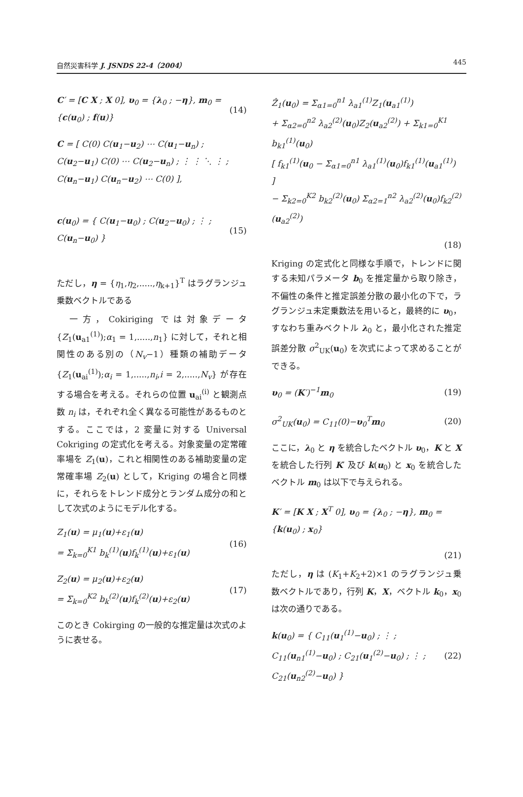自然災害科学 J. JSNDS 22-4（2004） 445
C′ = [C X ; X 0], υ<sub>0</sub> = {λ<sub>0</sub> ; −η}, m<sub>0</sub> = {c(u<sub>0</sub>) ; f(u)} (14)
C = [ C(0) C(u<sub>1</sub>−u<sub>2</sub>) ⋯ C(u<sub>1</sub>−u<sub>n</sub>) ; C(u<sub>2</sub>−u<sub>1</sub>) C(0) ⋯ C(u<sub>2</sub>−u<sub>n</sub>) ; ⋮ ⋮ ⋱ ⋮ ; C(u<sub>n</sub>−u<sub>1</sub>) C(u<sub>n</sub>−u<sub>2</sub>) ⋯ C(0) ],
c(u<sub>0</sub>) = { C(u<sub>1</sub>−u<sub>0</sub>) ; C(u<sub>2</sub>−u<sub>0</sub>) ; ⋮ ; C(u<sub>n</sub>−u<sub>0</sub>) } (15)
ただし，η = {η<sub>1</sub>,η<sub>2</sub>,.....,η<sub>k+1</sub>}<sup>T</sup> はラグランジュ乗数ベクトルである
　一方，Cokiriging では対象データ {Z<sub>1</sub>(u<sub>a1</sub><sup>(1)</sup>);α<sub>1</sub> = 1,.....,n<sub>1</sub>} に対して，それと相関性のある別の（N<sub>v</sub>−1）種類の補助データ {Z<sub>1</sub>(u<sub>ai</sub><sup>(1)</sup>);α<sub>i</sub> = 1,.....,n<sub>i</sub>,i = 2,.....,N<sub>v</sub>} が存在する場合を考える。それらの位置 u<sub>ai</sub><sup>(i)</sup> と観測点数 n<sub>i</sub> は，それぞれ全く異なる可能性があるものとする。ここでは，2 変量に対する Universal Cokriging の定式化を考える。対象変量の定常確率場を Z<sub>1</sub>(u)，これと相関性のある補助変量の定常確率場 Z<sub>2</sub>(u) として，Kriging の場合と同様に，それらをトレンド成分とランダム成分の和として次式のようにモデル化する。
Z<sub>1</sub>(u) = μ<sub>1</sub>(u)+ε<sub>1</sub>(u)
= Σ<sub>k=0</sub><sup>K1</sup> b<sub>k</sub><sup>(1)</sup>(u)f<sub>k</sub><sup>(1)</sup>(u)+ε<sub>1</sub>(u) (16)
Z<sub>2</sub>(u) = μ<sub>2</sub>(u)+ε<sub>2</sub>(u)
= Σ<sub>k=0</sub><sup>K2</sup> b<sub>k</sub><sup>(2)</sup>(u)f<sub>k</sub><sup>(2)</sup>(u)+ε<sub>2</sub>(u) (17)
このとき Cokirging の一般的な推定量は次式のように表せる。
Ẑ<sub>1</sub>(u<sub>0</sub>) = Σ<sub>α1=0</sub><sup>n1</sup> λ<sub>a1</sub><sup>(1)</sup>Z<sub>1</sub>(u<sub>a1</sub><sup>(1)</sup>)
+ Σ<sub>α2=0</sub><sup>n2</sup> λ<sub>a2</sub><sup>(2)</sup>(u<sub>0</sub>)Z<sub>2</sub>(u<sub>a2</sub><sup>(2)</sup>) + Σ<sub>k1=0</sub><sup>K1</sup> b<sub>k1</sub><sup>(1)</sup>(u<sub>0</sub>)
[ f<sub>k1</sub><sup>(1)</sup>(u<sub>0</sub> − Σ<sub>α1=0</sub><sup>n1</sup> λ<sub>a1</sub><sup>(1)</sup>(u<sub>0</sub>)f<sub>k1</sub><sup>(1)</sup>(u<sub>a1</sub><sup>(1)</sup>) ]
− Σ<sub>k2=0</sub><sup>K2</sup> b<sub>k2</sub><sup>(2)</sup>(u<sub>0</sub>) Σ<sub>α2=1</sub><sup>n2</sup> λ<sub>a2</sub><sup>(2)</sup>(u<sub>0</sub>)f<sub>k2</sub><sup>(2)</sup>(u<sub>a2</sub><sup>(2)</sup>)
(18)
Kriging の定式化と同様な手順で，トレンドに関する未知パラメータ b<sub>0</sub> を推定量から取り除き，不偏性の条件と推定誤差分散の最小化の下で，ラグランジュ未定乗数法を用いると，最終的に υ<sub>0</sub>，すなわち重みベクトル λ<sub>0</sub> と，最小化された推定誤差分散 σ<sup>2</sup><sub>UK</sub>(u<sub>0</sub>) を次式によって求めることができる。
υ<sub>0</sub> = (K′)<sup>−1</sup>m<sub>0</sub> (19)
σ<sup>2</sup><sub>UK</sub>(u<sub>0</sub>) = C<sub>11</sub>(0)−υ<sub>0</sub><sup>T</sup>m<sub>0</sub> (20)
ここに，λ<sub>0</sub> と η を統合したベクトル υ<sub>0</sub>，K と X を統合した行列 K′ 及び k(u<sub>0</sub>) と x<sub>0</sub> を統合したベクトル m<sub>0</sub> は以下で与えられる。
K′ = [K X ; X<sup>T</sup> 0], υ<sub>0</sub> = {λ<sub>0</sub> ; −η}, m<sub>0</sub> = {k(u<sub>0</sub>) ; x<sub>0</sub>}
(21)
ただし，η は (K<sub>1</sub>+K<sub>2</sub>+2)×1 のラグランジュ乗数ベクトルであり，行列 K，X，ベクトル k<sub>0</sub>，x<sub>0</sub> は次の通りである。
k(u<sub>0</sub>) = { C<sub>11</sub>(u<sub>1</sub><sup>(1)</sup>−u<sub>0</sub>) ; ⋮ ; C<sub>11</sub>(u<sub>n1</sub><sup>(1)</sup>−u<sub>0</sub>) ; C<sub>21</sub>(u<sub>1</sub><sup>(2)</sup>−u<sub>0</sub>) ; ⋮ ; C<sub>21</sub>(u<sub>n2</sub><sup>(2)</sup>−u<sub>0</sub>) } (22)